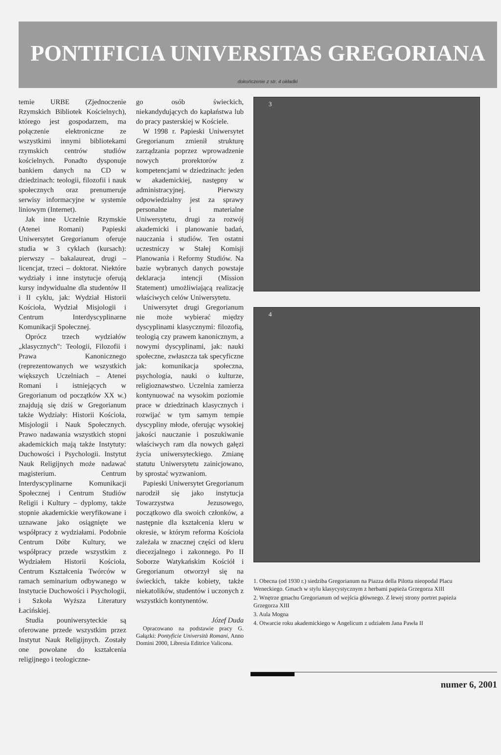PONTIFICIA UNIVERSITAS GREGORIANA
dokończenie z str. 4 okładki
temie URBE (Zjednoczenie Rzymskich Bibliotek Kościelnych), którego jest gospodarzem, ma połączenie elektroniczne ze wszystkimi innymi bibliotekami rzymskich centrów studiów kościelnych. Ponadto dysponuje bankiem danych na CD w dziedzinach: teologii, filozofii i nauk społecznych oraz prenumeruje serwisy informacyjne w systemie liniowym (Internet).
Jak inne Uczelnie Rzymskie (Atenei Romani) Papieski Uniwersytet Gregorianum oferuje studia w 3 cyklach (kursach): pierwszy – bakalaureat, drugi – licencjat, trzeci – doktorat. Niektóre wydziały i inne instytucje oferują kursy indywidualne dla studentów II i II cyklu, jak: Wydział Historii Kościoła, Wydział Misjologii i Centrum Interdyscyplinarne Komunikacji Społecznej.
Oprócz trzech wydziałów „klasycznych": Teologii, Filozofii i Prawa Kanonicznego (reprezentowanych we wszystkich większych Uczelniach – Atenei Romani i istniejących w Gregorianum od początków XX w.) znajdują się dziś w Gregorianum także Wydziały: Historii Kościoła, Misjologii i Nauk Społecznych. Prawo nadawania wszystkich stopni akademickich mają także Instytuty: Duchowości i Psychologii. Instytut Nauk Religijnych może nadawać magisterium. Centrum Interdyscyplinarne Komunikacji Społecznej i Centrum Studiów Religii i Kultury – dyplomy, także stopnie akademickie weryfikowane i uznawane jako osiągnięte we współpracy z wydziałami. Podobnie Centrum Dóbr Kultury, we współpracy przede wszystkim z Wydziałem Historii Kościoła, Centrum Kształcenia Twórców w ramach seminarium odbywanego w Instytucie Duchowości i Psychologii, i Szkoła Wyższa Literatury Łacińskiej.
Studia pouniwersyteckie są oferowane przede wszystkim przez Instytut Nauk Religijnych. Zostały one powołane do kształcenia religijnego i teologiczne-
go osób świeckich, niekandydujących do kapłaństwa lub do pracy pasterskiej w Kościele.
W 1998 r. Papieski Uniwersytet Gregorianum zmienił strukturę zarządzania poprzez wprowadzenie nowych prorektorów z kompetencjami w dziedzinach: jeden w akademickiej, następny w administracyjnej. Pierwszy odpowiedzialny jest za sprawy personalne i materialne Uniwersytetu, drugi za rozwój akademicki i planowanie badań, nauczania i studiów. Ten ostatni uczestniczy w Stałej Komisji Planowania i Reformy Studiów. Na bazie wybranych danych powstaje deklaracja intencji (Mission Statement) umożliwiającą realizację właściwych celów Uniwersytetu.
Uniwersytet drugi Gregorianum nie może wybierać między dyscyplinami klasycznymi: filozofią, teologią czy prawem kanonicznym, a nowymi dyscyplinami, jak: nauki społeczne, zwłaszcza tak specyficzne jak: komunikacja społeczna, psychologia, nauki o kulturze, religioznawstwo. Uczelnia zamierza kontynuować na wysokim poziomie prace w dziedzinach klasycznych i rozwijać w tym samym tempie dyscypliny młode, oferując wysokiej jakości nauczanie i poszukiwanie właściwych ram dla nowych gałęzi życia uniwersyteckiego. Zmianę statutu Uniwersytetu zainicjowano, by sprostać wyzwaniom.
Papieski Uniwersytet Gregorianum narodził się jako instytucja Towarzystwa Jezusowego, początkowo dla swoich członków, a następnie dla kształcenia kleru w okresie, w którym reforma Kościoła zależała w znacznej części od kleru diecezjalnego i zakonnego. Po II Soborze Watykańskim Kościół i Gregorianum otworzył się na świeckich, także kobiety, także niekatolików, studentów i uczonych z wszystkich kontynentów.
Józef Duda
Opracowano na podstawie pracy G. Gałązki: Pontyficie Università Romani, Anno Domini 2000, Libresia Editrice Valicona.
3
4
1. Obecna (od 1930 r.) siedziba Gregorianum na Piazza della Pilotta nieopodal Placu Weneckiego. Gmach w stylu klasycystycznym z herbami papieża Grzegorza XIII
2. Wnętrze gmachu Gregorianum od wejścia głównego. Z lewej strony portret papieża Grzegorza XIII
3. Aula Mogna
4. Otwarcie roku akademickiego w Angelicum z udziałem Jana Pawła II
numer 6, 2001